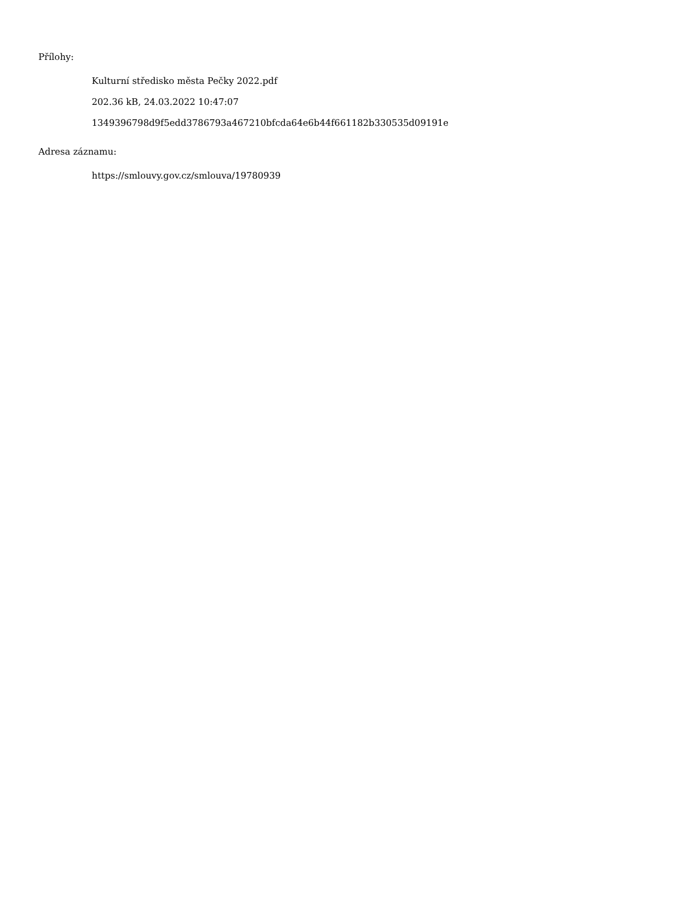Přílohy:
Kulturní středisko města Pečky 2022.pdf
202.36 kB, 24.03.2022 10:47:07
1349396798d9f5edd3786793a467210bfcda64e6b44f661182b330535d09191e
Adresa záznamu:
https://smlouvy.gov.cz/smlouva/19780939